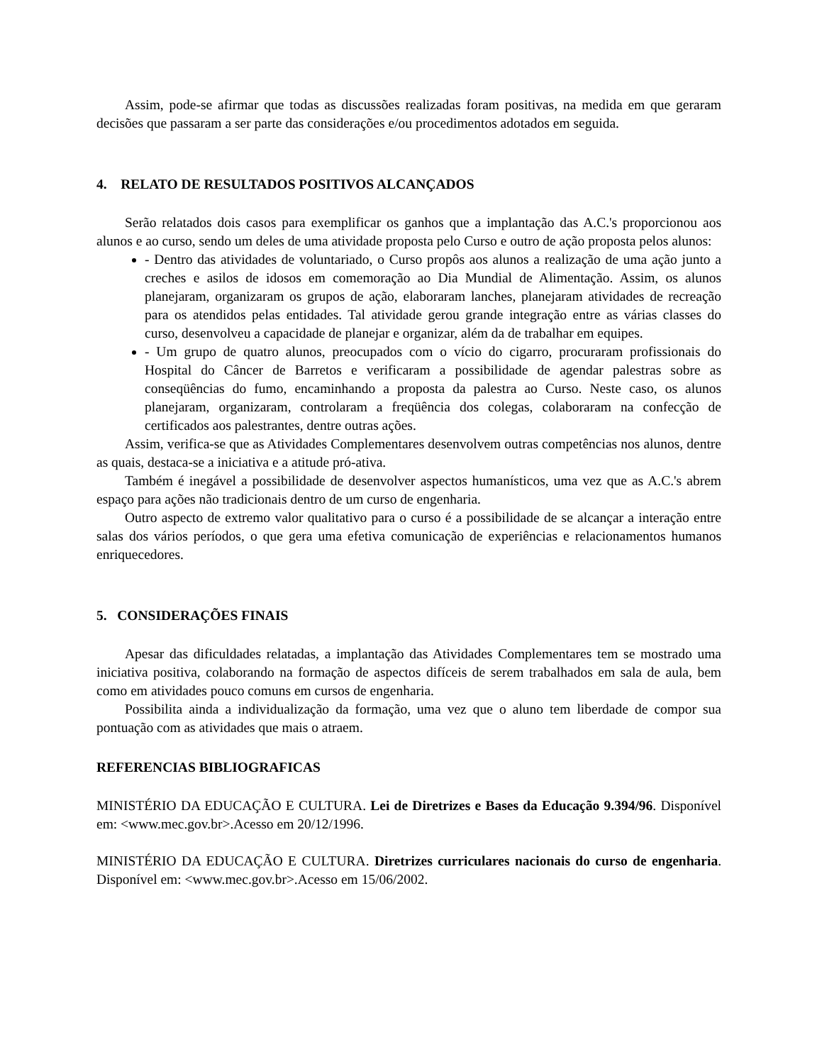Assim, pode-se afirmar que todas as discussões realizadas foram positivas, na medida em que geraram decisões que passaram a ser parte das considerações e/ou procedimentos adotados em seguida.
4. RELATO DE RESULTADOS POSITIVOS ALCANÇADOS
Serão relatados dois casos para exemplificar os ganhos que a implantação das A.C.'s proporcionou aos alunos e ao curso, sendo um deles de uma atividade proposta pelo Curso e outro de ação proposta pelos alunos:
- Dentro das atividades de voluntariado, o Curso propôs aos alunos a realização de uma ação junto a creches e asilos de idosos em comemoração ao Dia Mundial de Alimentação. Assim, os alunos planejaram, organizaram os grupos de ação, elaboraram lanches, planejaram atividades de recreação para os atendidos pelas entidades. Tal atividade gerou grande integração entre as várias classes do curso, desenvolveu a capacidade de planejar e organizar, além da de trabalhar em equipes.
- Um grupo de quatro alunos, preocupados com o vício do cigarro, procuraram profissionais do Hospital do Câncer de Barretos e verificaram a possibilidade de agendar palestras sobre as conseqüências do fumo, encaminhando a proposta da palestra ao Curso. Neste caso, os alunos planejaram, organizaram, controlaram a freqüência dos colegas, colaboraram na confecção de certificados aos palestrantes, dentre outras ações.
Assim, verifica-se que as Atividades Complementares desenvolvem outras competências nos alunos, dentre as quais, destaca-se a iniciativa e a atitude pró-ativa.
Também é inegável a possibilidade de desenvolver aspectos humanísticos, uma vez que as A.C.'s abrem espaço para ações não tradicionais dentro de um curso de engenharia.
Outro aspecto de extremo valor qualitativo para o curso é a possibilidade de se alcançar a interação entre salas dos vários períodos, o que gera uma efetiva comunicação de experiências e relacionamentos humanos enriquecedores.
5. CONSIDERAÇÕES FINAIS
Apesar das dificuldades relatadas, a implantação das Atividades Complementares tem se mostrado uma iniciativa positiva, colaborando na formação de aspectos difíceis de serem trabalhados em sala de aula, bem como em atividades pouco comuns em cursos de engenharia.
Possibilita ainda a individualização da formação, uma vez que o aluno tem liberdade de compor sua pontuação com as atividades que mais o atraem.
REFERENCIAS BIBLIOGRAFICAS
MINISTÉRIO DA EDUCAÇÃO E CULTURA. Lei de Diretrizes e Bases da Educação 9.394/96. Disponível em: <www.mec.gov.br>.Acesso em 20/12/1996.
MINISTÉRIO DA EDUCAÇÃO E CULTURA. Diretrizes curriculares nacionais do curso de engenharia. Disponível em: <www.mec.gov.br>.Acesso em 15/06/2002.